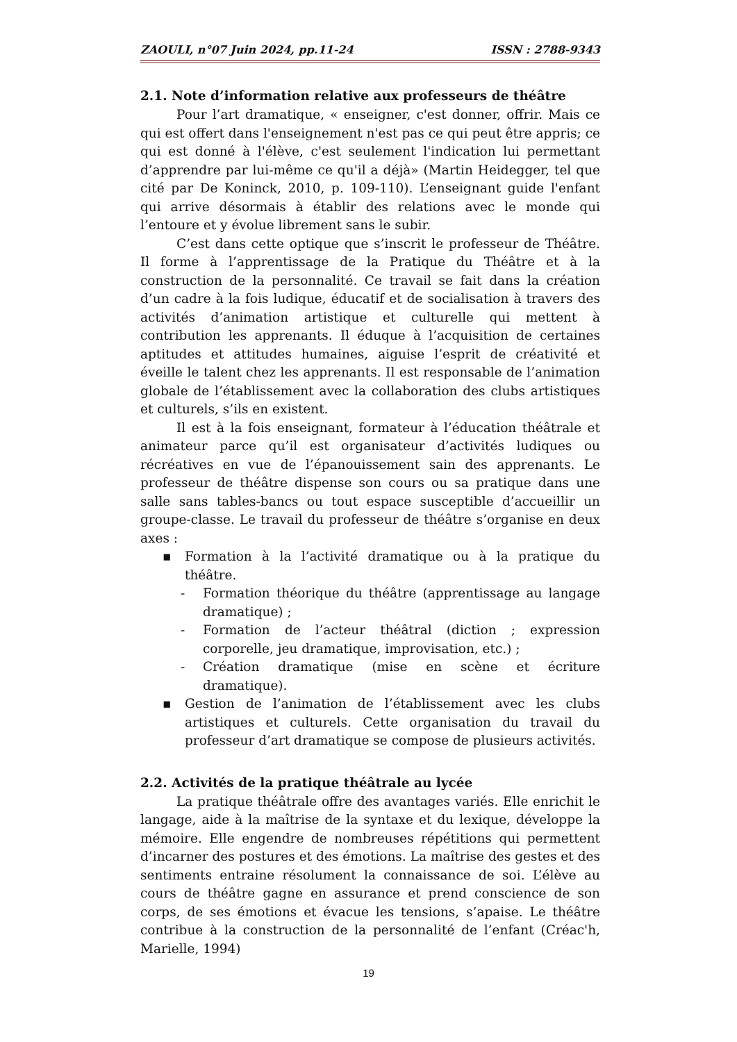ZAOULI, n°07 Juin 2024, pp.11-24 ISSN : 2788-9343
2.1. Note d’information relative aux professeurs de théâtre
Pour l’art dramatique, « enseigner, c'est donner, offrir. Mais ce qui est offert dans l'enseignement n'est pas ce qui peut être appris; ce qui est donné à l'élève, c'est seulement l'indication lui permettant d’apprendre par lui-même ce qu'il a déjà» (Martin Heidegger, tel que cité par De Koninck, 2010, p. 109-110). L’enseignant guide l'enfant qui arrive désormais à établir des relations avec le monde qui l’entoure et y évolue librement sans le subir.
C’est dans cette optique que s’inscrit le professeur de Théâtre. Il forme à l’apprentissage de la Pratique du Théâtre et à la construction de la personnalité. Ce travail se fait dans la création d’un cadre à la fois ludique, éducatif et de socialisation à travers des activités d’animation artistique et culturelle qui mettent à contribution les apprenants. Il éduque à l’acquisition de certaines aptitudes et attitudes humaines, aiguise l’esprit de créativité et éveille le talent chez les apprenants. Il est responsable de l’animation globale de l’établissement avec la collaboration des clubs artistiques et culturels, s’ils en existent.
Il est à la fois enseignant, formateur à l’éducation théâtrale et animateur parce qu’il est organisateur d’activités ludiques ou récréatives en vue de l’épanouissement sain des apprenants. Le professeur de théâtre dispense son cours ou sa pratique dans une salle sans tables-bancs ou tout espace susceptible d’accueillir un groupe-classe. Le travail du professeur de théâtre s’organise en deux axes :
▪ Formation à la l’activité dramatique ou à la pratique du théâtre.
- Formation théorique du théâtre (apprentissage au langage dramatique) ;
- Formation de l’acteur théâtral (diction ; expression corporelle, jeu dramatique, improvisation, etc.) ;
- Création dramatique (mise en scène et écriture dramatique).
▪ Gestion de l’animation de l’établissement avec les clubs artistiques et culturels. Cette organisation du travail du professeur d’art dramatique se compose de plusieurs activités.
2.2. Activités de la pratique théâtrale au lycée
La pratique théâtrale offre des avantages variés. Elle enrichit le langage, aide à la maîtrise de la syntaxe et du lexique, développe la mémoire. Elle engendre de nombreuses répétitions qui permettent d’incarner des postures et des émotions. La maîtrise des gestes et des sentiments entraine résolument la connaissance de soi. L’élève au cours de théâtre gagne en assurance et prend conscience de son corps, de ses émotions et évacue les tensions, s’apaise. Le théâtre contribue à la construction de la personnalité de l’enfant (Créac'h, Marielle, 1994)
19